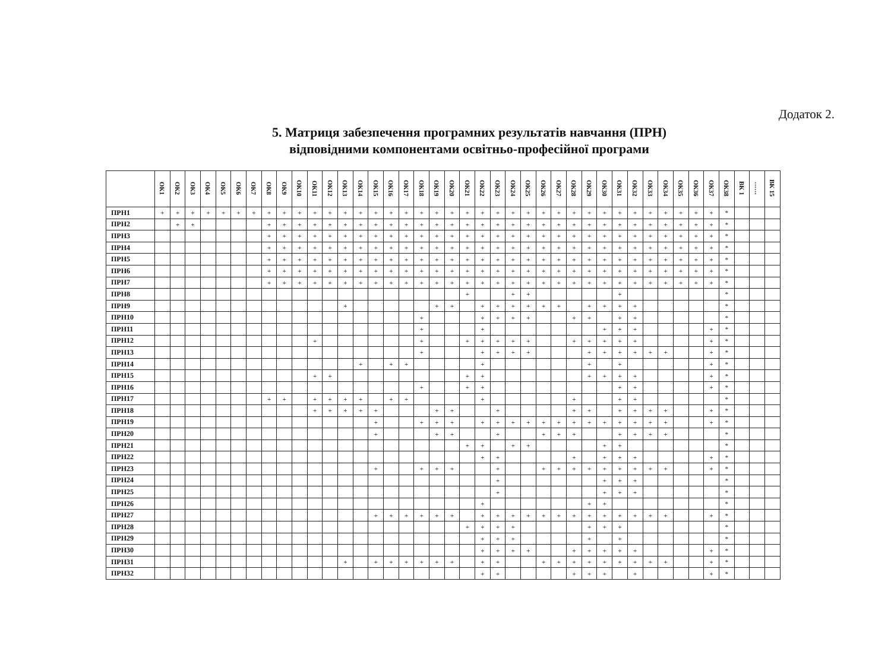Додаток 2.
5. Матриця забезпечення програмних результатів навчання (ПРН)
відповідними компонентами освітньо-професійної програми
| | ОК1 | ОК2 | ОК3 | ОК4 | ОК5 | ОК6 | ОК7 | ОК8 | ОК9 | ОК10 | ОК11 | ОК12 | ОК13 | ОК14 | ОК15 | ОК16 | ОК17 | ОК18 | ОК19 | ОК20 | ОК21 | ОК22 | ОК23 | ОК24 | ОК25 | ОК26 | ОК27 | ОК28 | ОК29 | ОК30 | ОК31 | ОК32 | ОК33 | ОК34 | ОК35 | ОК36 | ОК37 | ОК38 | ВК 1 | …… | ВК 15 |
| --- | --- | --- | --- | --- | --- | --- | --- | --- | --- | --- | --- | --- | --- | --- | --- | --- | --- | --- | --- | --- | --- | --- | --- | --- | --- | --- | --- | --- | --- | --- | --- | --- | --- | --- | --- | --- | --- | --- | --- | --- | --- |
| ПРН1 | + | + | + | + | + | + | + | + | + | + | + | + | + | + | + | + | + | + | + | + | + | + | + | + | + | + | + | + | + | + | + | + | + | + | + | + | + | * | | | |
| ПРН2 | | + | + | | | | | + | + | + | + | + | + | + | + | + | + | + | + | + | + | + | + | + | + | + | + | + | + | + | + | + | + | + | + | + | + | * | | | |
| ПРН3 | | | | | | | | + | + | + | + | + | + | + | + | + | + | + | + | + | + | + | + | + | + | + | + | + | + | + | + | + | + | + | + | + | + | * | | | |
| ПРН4 | | | | | | | | + | + | + | + | + | + | + | + | + | + | + | + | + | + | + | + | + | + | + | + | + | + | + | + | + | + | + | + | + | + | * | | | |
| ПРН5 | | | | | | | | + | + | + | + | + | + | + | + | + | + | + | + | + | + | + | + | + | + | + | + | + | + | + | + | + | + | + | + | + | + | * | | | |
| ПРН6 | | | | | | | | + | + | + | + | + | + | + | + | + | + | + | + | + | + | + | + | + | + | + | + | + | + | + | + | + | + | + | + | + | + | * | | | |
| ПРН7 | | | | | | | | + | + | + | + | + | + | + | + | + | + | + | + | + | + | + | + | + | + | + | + | + | + | + | + | + | + | + | + | + | + | * | | | |
| ПРН8 | | | | | | | | | | | | | | | | | | | | | + | | | + | + | | | | | | + | | | | | | | * | | | |
| ПРН9 | | | | | | | | | | | | | + | | | | | | + | + | | + | + | + | + | + | + | | + | + | + | + | | | | | | * | | | |
| ПРН10 | | | | | | | | | | | | | | | | | | + | | | | + | + | + | + | | | + | + | | + | + | | | | | | * | | | |
| ПРН11 | | | | | | | | | | | | | | | | | | + | | | | + | | | | | | | | + | + | + | | | | | + | * | | | |
| ПРН12 | | | | | | | | | | | + | | | | | | | + | | | + | + | + | + | + | | | + | + | + | + | + | | | | | + | * | | | |
| ПРН13 | | | | | | | | | | | | | | | | | | + | | | | + | + | + | + | | | | + | + | + | + | + | + | | | + | * | | | |
| ПРН14 | | | | | | | | | | | | | | + | | + | + | | | | | + | | | | | | | + | | + | | | | | | + | * | | | |
| ПРН15 | | | | | | | | | | | + | + | | | | | | | | | + | + | | | | | | | + | + | + | + | | | | | + | * | | | |
| ПРН16 | | | | | | | | | | | | | | | | | | + | | | + | + | | | | | | | | | + | + | | | | | + | * | | | |
| ПРН17 | | | | | | | | + | + | | + | + | + | + | | + | + | | | | | + | | | | | | + | | | + | + | | | | | | * | | | |
| ПРН18 | | | | | | | | | | | + | + | + | + | + | | | | + | + | | | + | | | | | + | + | | + | + | + | + | | | + | * | | | |
| ПРН19 | | | | | | | | | | | | | | | + | | | + | + | + | | + | + | + | + | + | + | + | + | + | + | + | + | + | | | + | * | | | |
| ПРН20 | | | | | | | | | | | | | | | + | | | | + | + | | | + | | | + | + | + | | | + | + | + | + | | | | * | | | |
| ПРН21 | | | | | | | | | | | | | | | | | | | | | + | + | | + | + | | | | | + | + | | | | | | | * | | | |
| ПРН22 | | | | | | | | | | | | | | | | | | | | | | + | + | | | | | + | | + | + | + | | | | | + | * | | | |
| ПРН23 | | | | | | | | | | | | | | | + | | | + | + | + | | | + | | | + | + | + | + | + | + | + | + | + | | | + | * | | | |
| ПРН24 | | | | | | | | | | | | | | | | | | | | | | | + | | | | | | | + | + | + | | | | | | * | | | |
| ПРН25 | | | | | | | | | | | | | | | | | | | | | | | + | | | | | | | + | + | + | | | | | | * | | | |
| ПРН26 | | | | | | | | | | | | | | | | | | | | | | + | | | | | | | + | + | | | | | | | | * | | | |
| ПРН27 | | | | | | | | | | | | | | | + | + | + | + | + | + | | + | + | + | + | + | + | + | + | + | + | + | + | + | | | + | * | | | |
| ПРН28 | | | | | | | | | | | | | | | | | | | | | + | + | + | + | | | | | + | + | + | | | | | | | * | | | |
| ПРН29 | | | | | | | | | | | | | | | | | | | | | | + | + | + | | | | | + | | + | | | | | | | * | | | |
| ПРН30 | | | | | | | | | | | | | | | | | | | | | | + | + | + | + | | | + | + | + | + | + | | | | | + | * | | | |
| ПРН31 | | | | | | | | | | | | | + | | + | + | + | + | + | + | | + | + | | | + | + | + | + | + | + | + | + | + | | | + | * | | | |
| ПРН32 | | | | | | | | | | | | | | | | | | | | | | + | + | | | | | + | + | + | | + | | | | | + | * | | | |